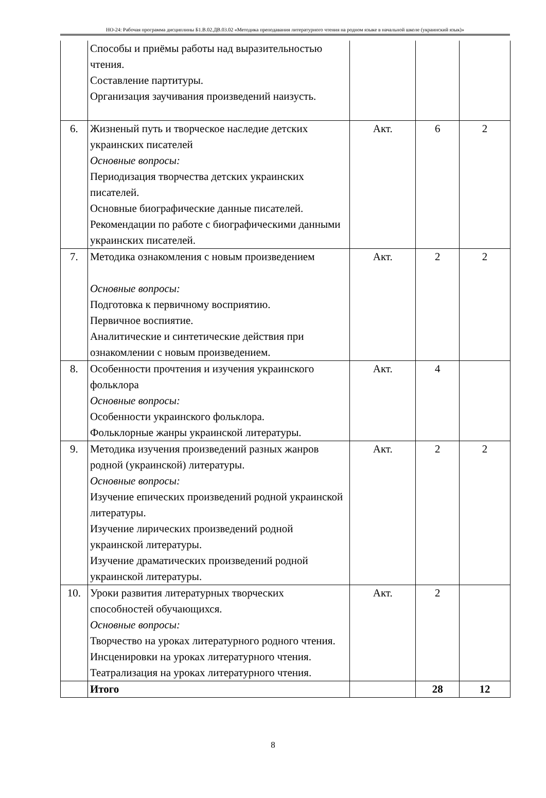НО-24: Рабочая программа дисциплины Б1.В.02.ДВ.03.02 «Методика преподавания литературного чтения на родном языке в начальной школе (украинский язык)»
| | Способы и приёмы работы над выразительностью чтения. Составление партитуры. Организация заучивания произведений наизусть. | | | |
| 6. | Жизненый путь и творческое наследие детских украинских писателей Основные вопросы: Периодизация творчества детских украинских писателей. Основные биографические данные писателей. Рекомендации по работе с биографическими данными украинских писателей. | Акт. | 6 | 2 |
| 7. | Методика ознакомления с новым произведением Основные вопросы: Подготовка к первичному восприятию. Первичное воспиятие. Аналитические и синтетические действия при ознакомлении с новым произведением. | Акт. | 2 | 2 |
| 8. | Особенности прочтения и изучения украинского фольклора Основные вопросы: Особенности украинского фольклора. Фольклорные жанры украинской литературы. | Акт. | 4 | |
| 9. | Методика изучения произведений разных жанров родной (украинской) литературы. Основные вопросы: Изучение епических произведений родной украинской литературы. Изучение лирических произведений родной украинской литературы. Изучение драматических произведений родной украинской литературы. | Акт. | 2 | 2 |
| 10. | Уроки развития литературных творческих способностей обучающихся. Основные вопросы: Творчество на уроках литературного родного чтения. Инсценировки на уроках литературного чтения. Театрализация на уроках литературного чтения. | Акт. | 2 | |
| | Итого | | 28 | 12 |
8